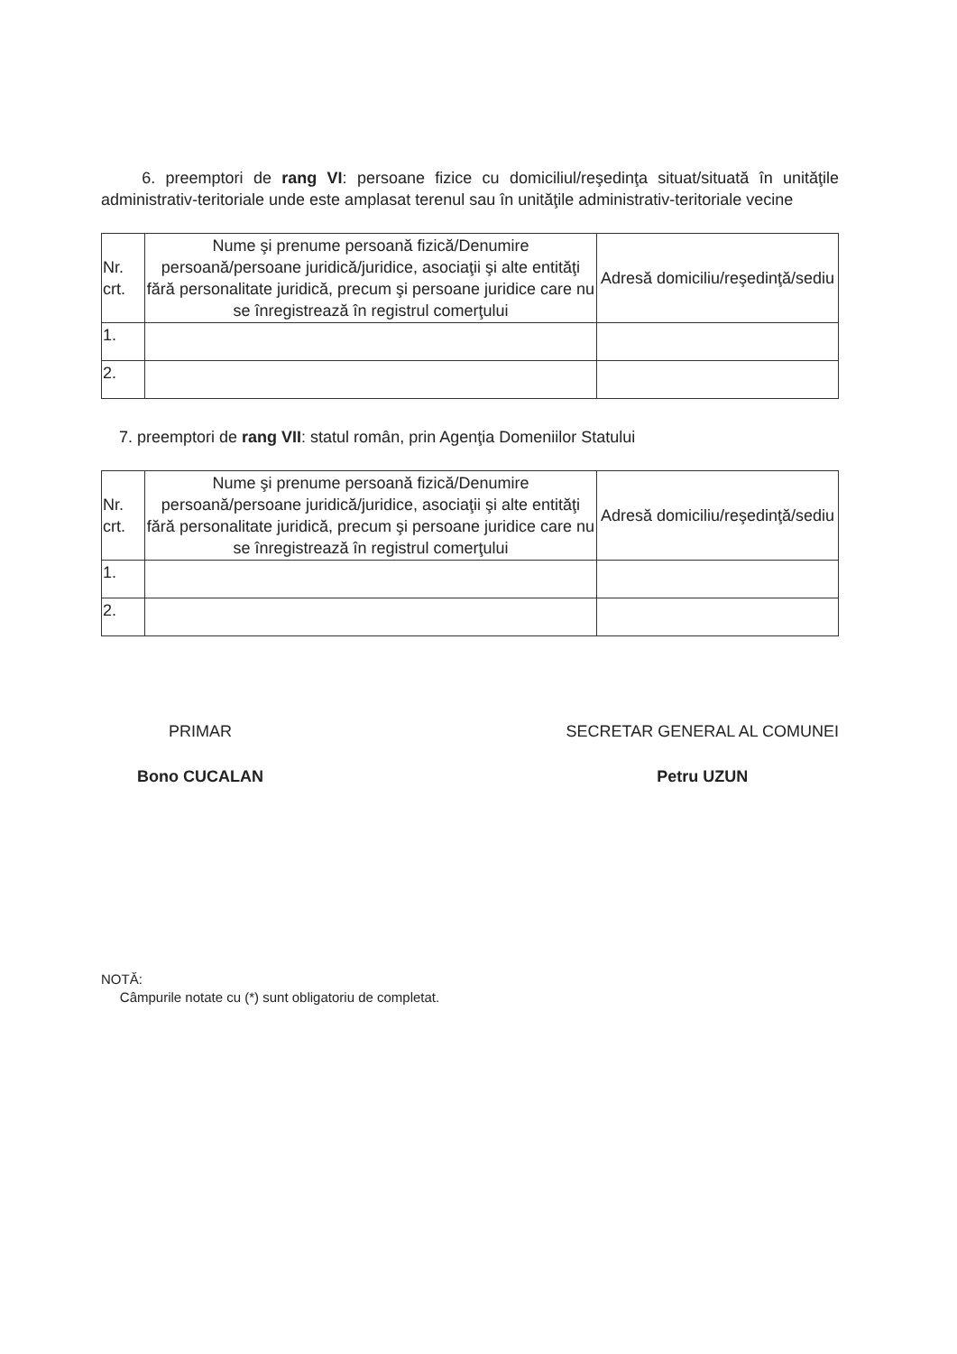6. preemptori de rang VI: persoane fizice cu domiciliul/reşedinţa situat/situată în unităţile administrativ-teritoriale unde este amplasat terenul sau în unităţile administrativ-teritoriale vecine
| Nr. crt. | Nume şi prenume persoană fizică/Denumire persoană/persoane juridică/juridice, asociaţii şi alte entităţi fără personalitate juridică, precum şi persoane juridice care nu se înregistrează în registrul comerţului | Adresă domiciliu/reşedinţă/sediu |
| 1. | | |
| 2. | | |
7. preemptori de rang VII: statul român, prin Agenţia Domeniilor Statului
| Nr. crt. | Nume şi prenume persoană fizică/Denumire persoană/persoane juridică/juridice, asociaţii şi alte entităţi fără personalitate juridică, precum şi persoane juridice care nu se înregistrează în registrul comerţului | Adresă domiciliu/reşedinţă/sediu |
| 1. | | |
| 2. | | |
PRIMAR
Bono CUCALAN
SECRETAR GENERAL AL COMUNEI
Petru UZUN
NOTĂ:
Câmpurile notate cu (*) sunt obligatoriu de completat.